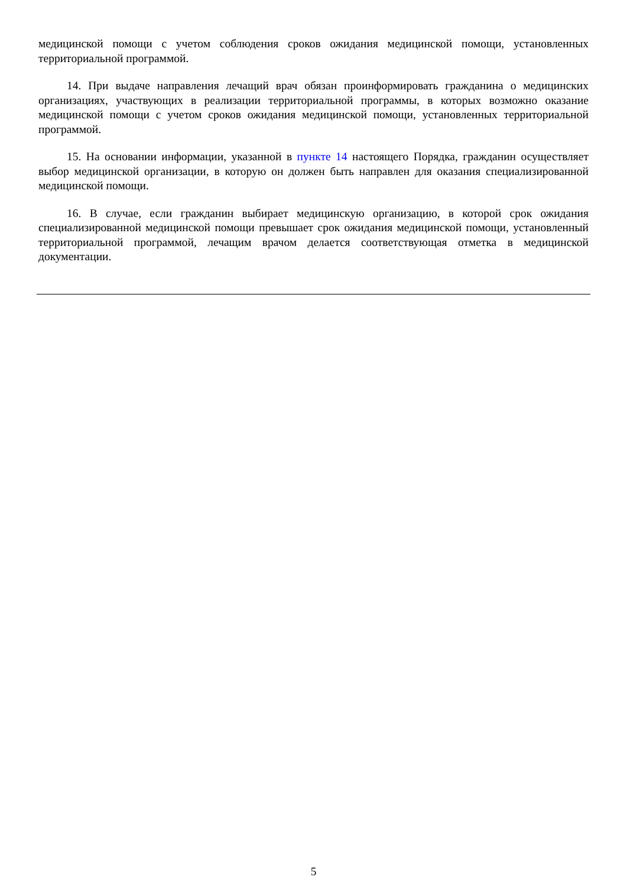медицинской помощи с учетом соблюдения сроков ожидания медицинской помощи, установленных территориальной программой.
14. При выдаче направления лечащий врач обязан проинформировать гражданина о медицинских организациях, участвующих в реализации территориальной программы, в которых возможно оказание медицинской помощи с учетом сроков ожидания медицинской помощи, установленных территориальной программой.
15. На основании информации, указанной в пункте 14 настоящего Порядка, гражданин осуществляет выбор медицинской организации, в которую он должен быть направлен для оказания специализированной медицинской помощи.
16. В случае, если гражданин выбирает медицинскую организацию, в которой срок ожидания специализированной медицинской помощи превышает срок ожидания медицинской помощи, установленный территориальной программой, лечащим врачом делается соответствующая отметка в медицинской документации.
5